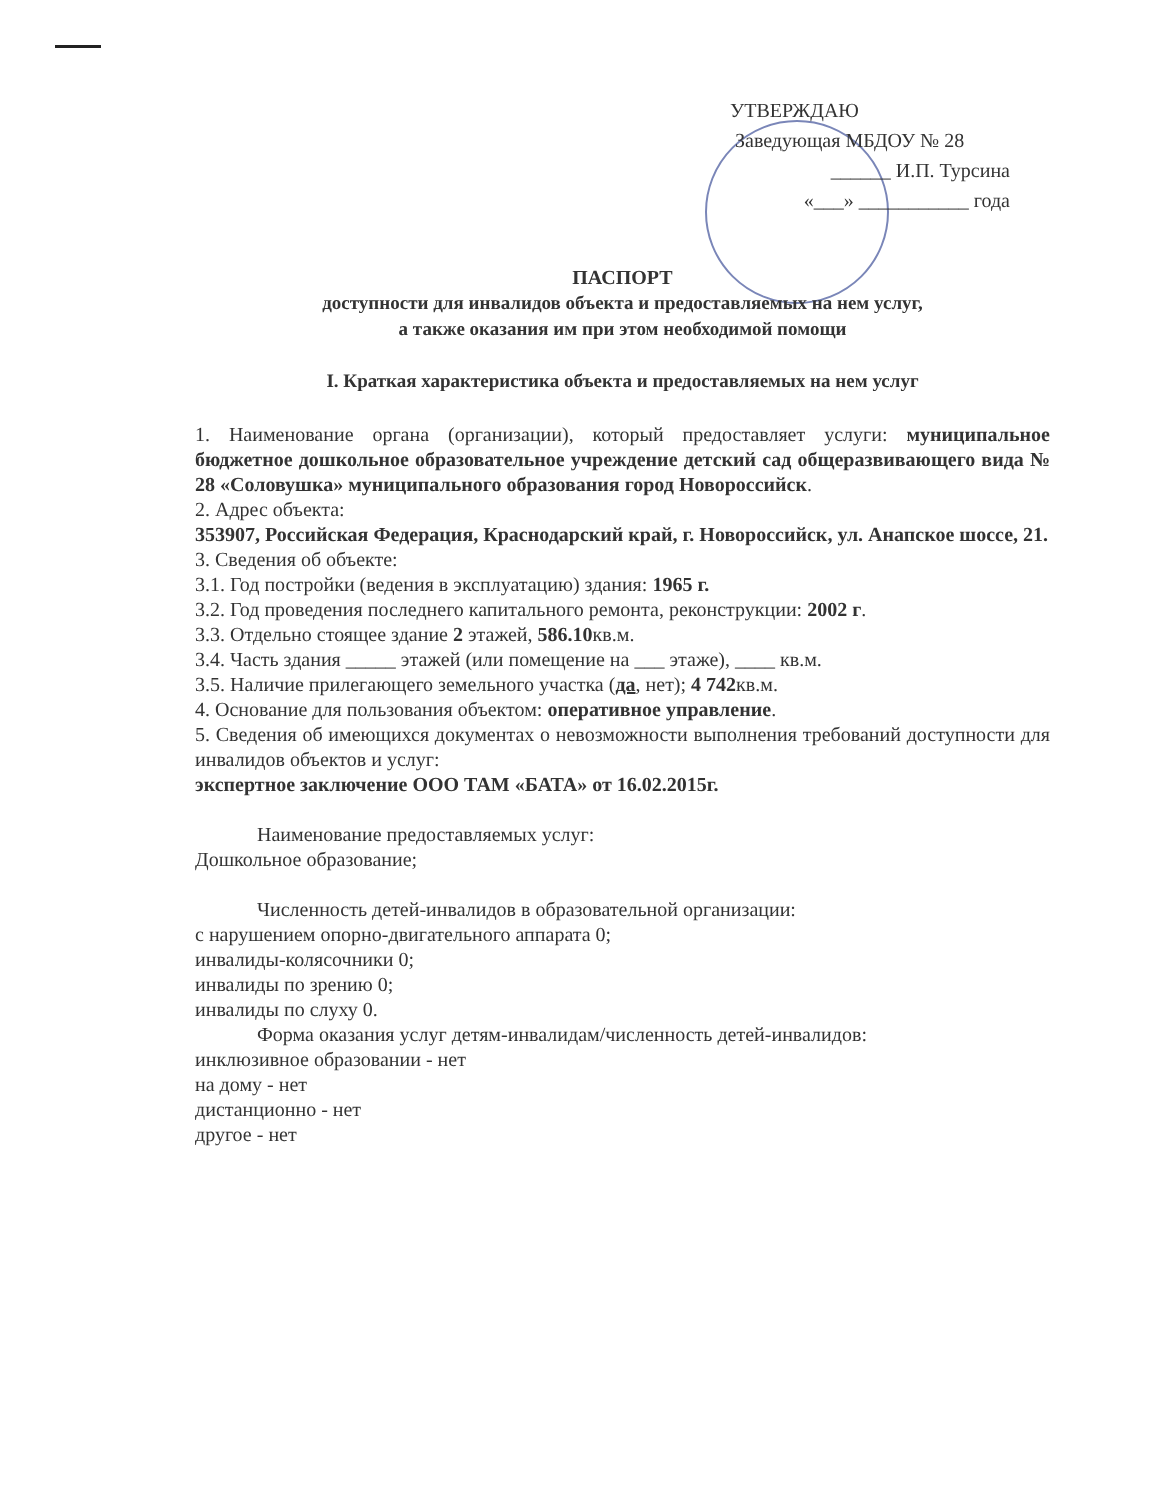УТВЕРЖДАЮ
Заведующая МБДОУ № 28
______ И.П. Турсина
«___» ___________ года
ПАСПОРТ
доступности для инвалидов объекта и предоставляемых на нем услуг,
а также оказания им при этом необходимой помощи
I. Краткая характеристика объекта и предоставляемых на нем услуг
1. Наименование органа (организации), который предоставляет услуги: муниципальное бюджетное дошкольное образовательное учреждение детский сад общеразвивающего вида № 28 «Соловушка» муниципального образования город Новороссийск.
2. Адрес объекта:
353907, Российская Федерация, Краснодарский край, г. Новороссийск, ул. Анапское шоссе, 21.
3. Сведения об объекте:
3.1. Год постройки (ведения в эксплуатацию) здания: 1965 г.
3.2. Год проведения последнего капитального ремонта, реконструкции: 2002 г.
3.3. Отдельно стоящее здание 2 этажей, 586.10кв.м.
3.4. Часть здания _____ этажей (или помещение на ___ этаже), ____ кв.м.
3.5. Наличие прилегающего земельного участка (да, нет); 4 742кв.м.
4. Основание для пользования объектом: оперативное управление.
5. Сведения об имеющихся документах о невозможности выполнения требований доступности для инвалидов объектов и услуг:
экспертное заключение ООО ТАМ «БАТА» от 16.02.2015г.
Наименование предоставляемых услуг:
Дошкольное образование;
Численность детей-инвалидов в образовательной организации:
с нарушением опорно-двигательного аппарата 0;
инвалиды-колясочники 0;
инвалиды по зрению 0;
инвалиды по слуху 0.
Форма оказания услуг детям-инвалидам/численность детей-инвалидов:
инклюзивное образовании - нет
на дому - нет
дистанционно - нет
другое - нет